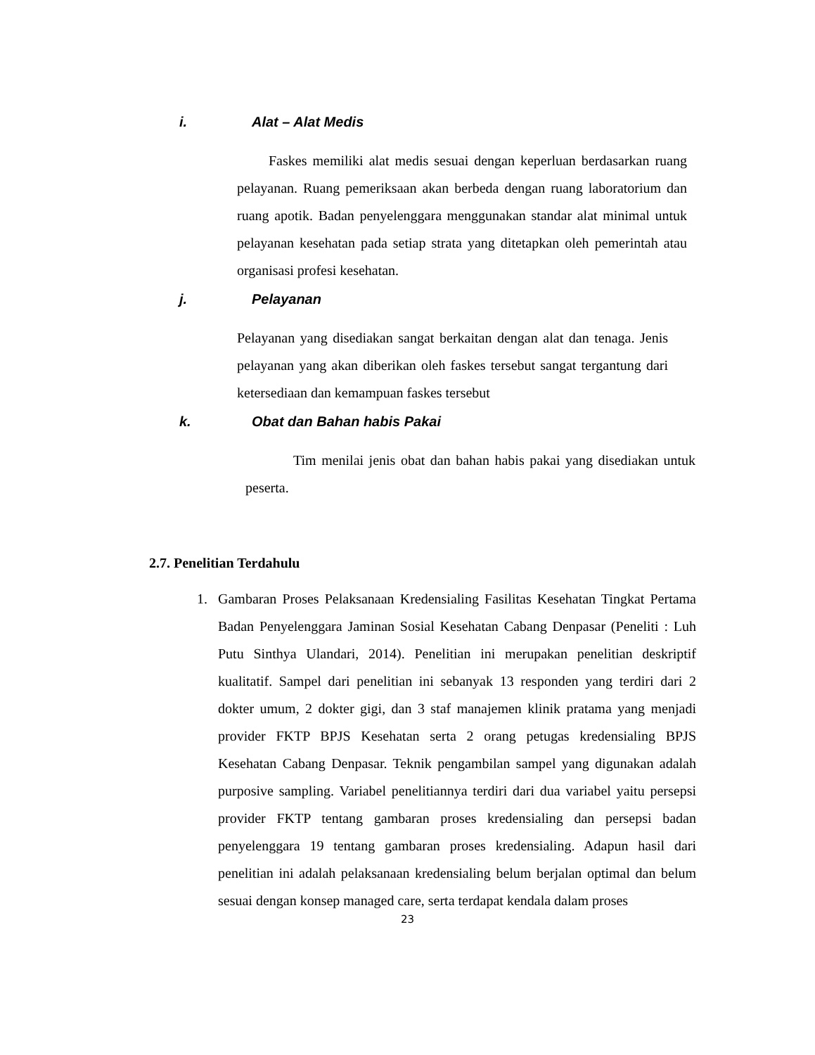i. Alat – Alat Medis
Faskes memiliki alat medis sesuai dengan keperluan berdasarkan ruang pelayanan. Ruang pemeriksaan akan berbeda dengan ruang laboratorium dan ruang apotik. Badan penyelenggara menggunakan standar alat minimal untuk pelayanan kesehatan pada setiap strata yang ditetapkan oleh pemerintah atau organisasi profesi kesehatan.
j. Pelayanan
Pelayanan yang disediakan sangat berkaitan dengan alat dan tenaga. Jenis pelayanan yang akan diberikan oleh faskes tersebut sangat tergantung dari ketersediaan dan kemampuan faskes tersebut
k. Obat dan Bahan habis Pakai
Tim menilai jenis obat dan bahan habis pakai yang disediakan untuk peserta.
2.7. Penelitian Terdahulu
1. Gambaran Proses Pelaksanaan Kredensialing Fasilitas Kesehatan Tingkat Pertama Badan Penyelenggara Jaminan Sosial Kesehatan Cabang Denpasar (Peneliti : Luh Putu Sinthya Ulandari, 2014). Penelitian ini merupakan penelitian deskriptif kualitatif. Sampel dari penelitian ini sebanyak 13 responden yang terdiri dari 2 dokter umum, 2 dokter gigi, dan 3 staf manajemen klinik pratama yang menjadi provider FKTP BPJS Kesehatan serta 2 orang petugas kredensialing BPJS Kesehatan Cabang Denpasar. Teknik pengambilan sampel yang digunakan adalah purposive sampling. Variabel penelitiannya terdiri dari dua variabel yaitu persepsi provider FKTP tentang gambaran proses kredensialing dan persepsi badan penyelenggara 19 tentang gambaran proses kredensialing. Adapun hasil dari penelitian ini adalah pelaksanaan kredensialing belum berjalan optimal dan belum sesuai dengan konsep managed care, serta terdapat kendala dalam proses
23